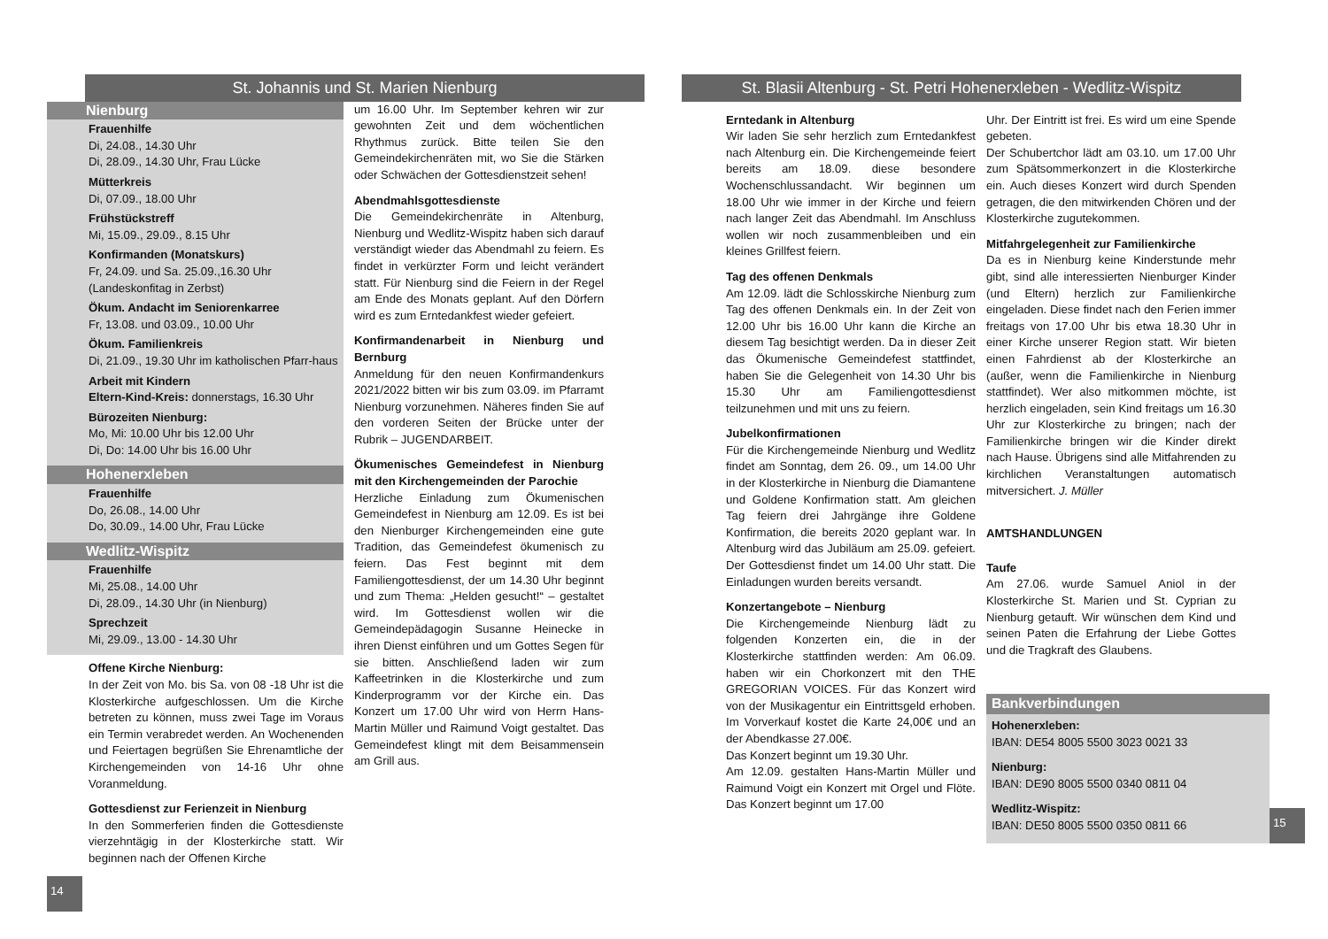St. Johannis und St. Marien Nienburg
Nienburg
Frauenhilfe
Di, 24.08., 14.30 Uhr
Di, 28.09., 14.30 Uhr, Frau Lücke
Mütterkreis
Di, 07.09., 18.00 Uhr
Frühstückstreff
Mi, 15.09., 29.09., 8.15 Uhr
Konfirmanden (Monatskurs)
Fr, 24.09. und Sa. 25.09.,16.30 Uhr
(Landeskonfitag in Zerbst)
Ökum. Andacht im Seniorenkarree
Fr, 13.08. und 03.09., 10.00 Uhr
Ökum. Familienkreis
Di, 21.09., 19.30 Uhr im katholischen Pfarr-haus
Arbeit mit Kindern
Eltern-Kind-Kreis: donnerstags, 16.30 Uhr
Bürozeiten Nienburg:
Mo, Mi: 10.00 Uhr bis 12.00 Uhr
Di, Do: 14.00 Uhr bis 16.00 Uhr
Hohenerxleben
Frauenhilfe
Do, 26.08., 14.00 Uhr
Do, 30.09., 14.00 Uhr, Frau Lücke
Wedlitz-Wispitz
Frauenhilfe
Mi, 25.08., 14.00 Uhr
Di, 28.09., 14.30 Uhr (in Nienburg)
Sprechzeit
Mi, 29.09., 13.00 - 14.30 Uhr
Offene Kirche Nienburg:
In der Zeit von Mo. bis Sa. von 08 -18 Uhr ist die Klosterkirche aufgeschlossen. Um die Kirche betreten zu können, muss zwei Tage im Voraus ein Termin verabredet werden. An Wochenenden und Feiertagen begrüßen Sie Ehrenamtliche der Kirchengemeinden von 14-16 Uhr ohne Voranmeldung.
Gottesdienst zur Ferienzeit in Nienburg
In den Sommerferien finden die Gottesdienste vierzehntägig in der Klosterkirche statt. Wir beginnen nach der Offenen Kirche
14
um 16.00 Uhr. Im September kehren wir zur gewohnten Zeit und dem wöchentlichen Rhythmus zurück. Bitte teilen Sie den Gemeindekirchenräten mit, wo Sie die Stärken oder Schwächen der Gottesdienstzeit sehen!
Abendmahlsgottesdienste
Die Gemeindekirchenräte in Altenburg, Nienburg und Wedlitz-Wispitz haben sich darauf verständigt wieder das Abendmahl zu feiern. Es findet in verkürzter Form und leicht verändert statt. Für Nienburg sind die Feiern in der Regel am Ende des Monats geplant. Auf den Dörfern wird es zum Erntedankfest wieder gefeiert.
Konfirmandenarbeit in Nienburg und Bernburg
Anmeldung für den neuen Konfirmandenkurs 2021/2022 bitten wir bis zum 03.09. im Pfarramt Nienburg vorzunehmen. Näheres finden Sie auf den vorderen Seiten der Brücke unter der Rubrik – JUGENDARBEIT.
Ökumenisches Gemeindefest in Nienburg mit den Kirchengemeinden der Parochie
Herzliche Einladung zum Ökumenischen Gemeindefest in Nienburg am 12.09. Es ist bei den Nienburger Kirchengemeinden eine gute Tradition, das Gemeindefest ökumenisch zu feiern. Das Fest beginnt mit dem Familiengottesdienst, der um 14.30 Uhr beginnt und zum Thema: „Helden gesucht!“ – gestaltet wird. Im Gottesdienst wollen wir die Gemeindepädagogin Susanne Heinecke in ihren Dienst einführen und um Gottes Segen für sie bitten. Anschließend laden wir zum Kaffeetrinken in die Klosterkirche und zum Kinderprogramm vor der Kirche ein. Das Konzert um 17.00 Uhr wird von Herrn Hans-Martin Müller und Raimund Voigt gestaltet. Das Gemeindefest klingt mit dem Beisammensein am Grill aus.
St. Blasii Altenburg - St. Petri Hohenerxleben - Wedlitz-Wispitz
Erntedank in Altenburg
Wir laden Sie sehr herzlich zum Erntedankfest nach Altenburg ein. Die Kirchengemeinde feiert bereits am 18.09. diese besondere Wochenschlussandacht. Wir beginnen um 18.00 Uhr wie immer in der Kirche und feiern nach langer Zeit das Abendmahl. Im Anschluss wollen wir noch zusammenbleiben und ein kleines Grillfest feiern.
Tag des offenen Denkmals
Am 12.09. lädt die Schlosskirche Nienburg zum Tag des offenen Denkmals ein. In der Zeit von 12.00 Uhr bis 16.00 Uhr kann die Kirche an diesem Tag besichtigt werden. Da in dieser Zeit das Ökumenische Gemeindefest stattfindet, haben Sie die Gelegenheit von 14.30 Uhr bis 15.30 Uhr am Familiengottesdienst teilzunehmen und mit uns zu feiern.
Jubelkonfirmationen
Für die Kirchengemeinde Nienburg und Wedlitz findet am Sonntag, dem 26. 09., um 14.00 Uhr in der Klosterkirche in Nienburg die Diamantene und Goldene Konfirmation statt. Am gleichen Tag feiern drei Jahrgänge ihre Goldene Konfirmation, die bereits 2020 geplant war. In Altenburg wird das Jubiläum am 25.09. gefeiert. Der Gottesdienst findet um 14.00 Uhr statt. Die Einladungen wurden bereits versandt.
Konzertangebote – Nienburg
Die Kirchengemeinde Nienburg lädt zu folgenden Konzerten ein, die in der Klosterkirche stattfinden werden: Am 06.09. haben wir ein Chorkonzert mit den THE GREGORIAN VOICES. Für das Konzert wird von der Musikagentur ein Eintrittsgeld erhoben. Im Vorverkauf kostet die Karte 24,00€ und an der Abendkasse 27.00€.
Das Konzert beginnt um 19.30 Uhr.
Am 12.09. gestalten Hans-Martin Müller und Raimund Voigt ein Konzert mit Orgel und Flöte. Das Konzert beginnt um 17.00
Uhr. Der Eintritt ist frei. Es wird um eine Spende gebeten.
Der Schubertchor lädt am 03.10. um 17.00 Uhr zum Spätsommerkonzert in die Klosterkirche ein. Auch dieses Konzert wird durch Spenden getragen, die den mitwirkenden Chören und der Klosterkirche zugutekommen.
Mitfahrgelegenheit zur Familienkirche
Da es in Nienburg keine Kinderstunde mehr gibt, sind alle interessierten Nienburger Kinder (und Eltern) herzlich zur Familienkirche eingeladen. Diese findet nach den Ferien immer freitags von 17.00 Uhr bis etwa 18.30 Uhr in einer Kirche unserer Region statt. Wir bieten einen Fahrdienst ab der Klosterkirche an (außer, wenn die Familienkirche in Nienburg stattfindet). Wer also mitkommen möchte, ist herzlich eingeladen, sein Kind freitags um 16.30 Uhr zur Klosterkirche zu bringen; nach der Familienkirche bringen wir die Kinder direkt nach Hause. Übrigens sind alle Mitfahrenden zu kirchlichen Veranstaltungen automatisch mitversichert. J. Müller
AMTSHANDLUNGEN
Taufe
Am 27.06. wurde Samuel Aniol in der Klosterkirche St. Marien und St. Cyprian zu Nienburg getauft. Wir wünschen dem Kind und seinen Paten die Erfahrung der Liebe Gottes und die Tragkraft des Glaubens.
Bankverbindungen
Hohenerxleben:
IBAN: DE54 8005 5500 3023 0021 33
Nienburg:
IBAN: DE90 8005 5500 0340 0811 04
Wedlitz-Wispitz:
IBAN: DE50 8005 5500 0350 0811 66
15